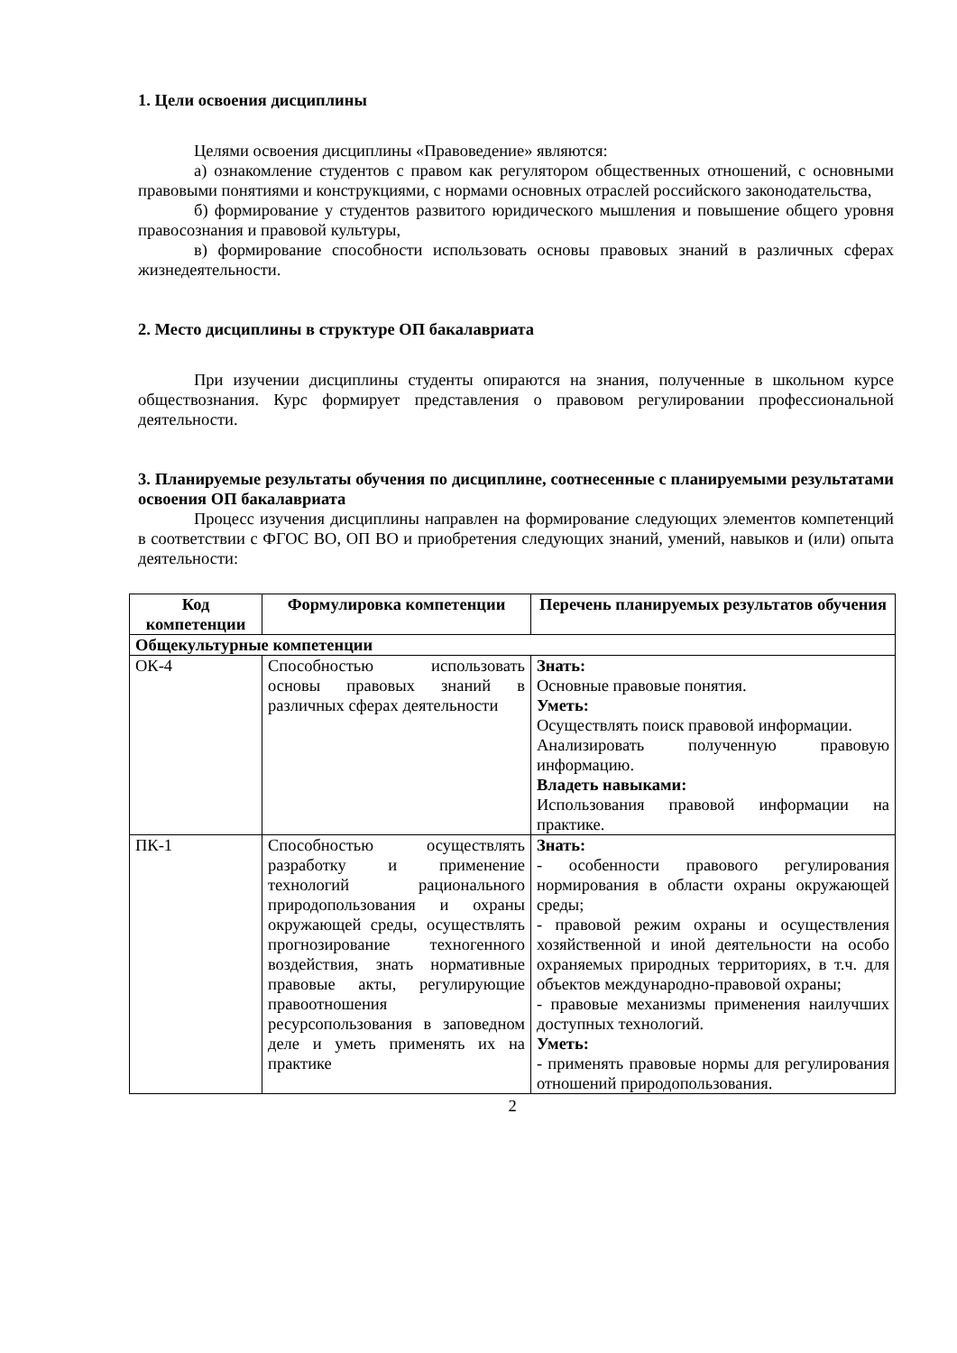1. Цели освоения дисциплины
Целями освоения дисциплины «Правоведение» являются:
а) ознакомление студентов с правом как регулятором общественных отношений, с основными правовыми понятиями и конструкциями, с нормами основных отраслей российского законодательства,
б) формирование у студентов развитого юридического мышления и повышение общего уровня правосознания и правовой культуры,
в) формирование способности использовать основы правовых знаний в различных сферах жизнедеятельности.
2. Место дисциплины в структуре ОП бакалавриата
При изучении дисциплины студенты опираются на знания, полученные в школьном курсе обществознания. Курс формирует представления о правовом регулировании профессиональной деятельности.
3. Планируемые результаты обучения по дисциплине, соотнесенные с планируемыми результатами освоения ОП бакалавриата
Процесс изучения дисциплины направлен на формирование следующих элементов компетенций в соответствии с ФГОС ВО, ОП ВО и приобретения следующих знаний, умений, навыков и (или) опыта деятельности:
| Код компетенции | Формулировка компетенции | Перечень планируемых результатов обучения |
| --- | --- | --- |
| Общекультурные компетенции | | |
| ОК-4 | Способностью использовать основы правовых знаний в различных сферах деятельности | Знать: Основные правовые понятия. Уметь: Осуществлять поиск правовой информации. Анализировать полученную правовую информацию. Владеть навыками: Использования правовой информации на практике. |
| ПК-1 | Способностью осуществлять разработку и применение технологий рационального природопользования и охраны окружающей среды, осуществлять прогнозирование техногенного воздействия, знать нормативные правовые акты, регулирующие правоотношения ресурсопользования в заповедном деле и уметь применять их на практике | Знать: - особенности правового регулирования нормирования в области охраны окружающей среды; - правовой режим охраны и осуществления хозяйственной и иной деятельности на особо охраняемых природных территориях, в т.ч. для объектов международно-правовой охраны; - правовые механизмы применения наилучших доступных технологий. Уметь: - применять правовые нормы для регулирования отношений природопользования. |
2